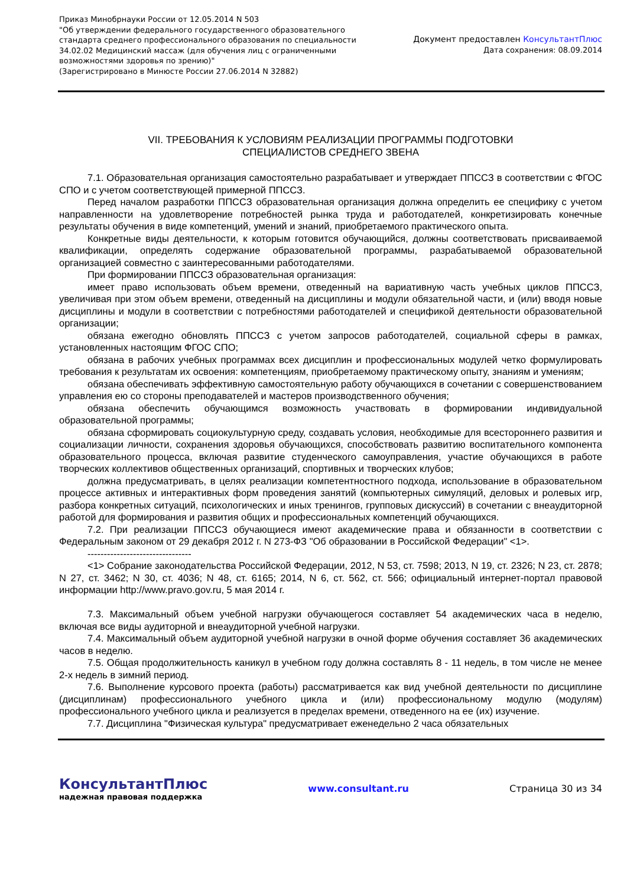Приказ Минобрнауки России от 12.05.2014 N 503
"Об утверждении федерального государственного образовательного
стандарта среднего профессионального образования по специальности
34.02.02 Медицинский массаж (для обучения лиц с ограниченными
возможностями здоровья по зрению)"
(Зарегистрировано в Минюсте России 27.06.2014 N 32882)
Документ предоставлен КонсультантПлюс
Дата сохранения: 08.09.2014
VII. ТРЕБОВАНИЯ К УСЛОВИЯМ РЕАЛИЗАЦИИ ПРОГРАММЫ ПОДГОТОВКИ
СПЕЦИАЛИСТОВ СРЕДНЕГО ЗВЕНА
7.1. Образовательная организация самостоятельно разрабатывает и утверждает ППССЗ в соответствии с ФГОС СПО и с учетом соответствующей примерной ППССЗ.
Перед началом разработки ППССЗ образовательная организация должна определить ее специфику с учетом направленности на удовлетворение потребностей рынка труда и работодателей, конкретизировать конечные результаты обучения в виде компетенций, умений и знаний, приобретаемого практического опыта.
Конкретные виды деятельности, к которым готовится обучающийся, должны соответствовать присваиваемой квалификации, определять содержание образовательной программы, разрабатываемой образовательной организацией совместно с заинтересованными работодателями.
При формировании ППССЗ образовательная организация:
имеет право использовать объем времени, отведенный на вариативную часть учебных циклов ППССЗ, увеличивая при этом объем времени, отведенный на дисциплины и модули обязательной части, и (или) вводя новые дисциплины и модули в соответствии с потребностями работодателей и спецификой деятельности образовательной организации;
обязана ежегодно обновлять ППССЗ с учетом запросов работодателей, социальной сферы в рамках, установленных настоящим ФГОС СПО;
обязана в рабочих учебных программах всех дисциплин и профессиональных модулей четко формулировать требования к результатам их освоения: компетенциям, приобретаемому практическому опыту, знаниям и умениям;
обязана обеспечивать эффективную самостоятельную работу обучающихся в сочетании с совершенствованием управления ею со стороны преподавателей и мастеров производственного обучения;
обязана обеспечить обучающимся возможность участвовать в формировании индивидуальной образовательной программы;
обязана сформировать социокультурную среду, создавать условия, необходимые для всестороннего развития и социализации личности, сохранения здоровья обучающихся, способствовать развитию воспитательного компонента образовательного процесса, включая развитие студенческого самоуправления, участие обучающихся в работе творческих коллективов общественных организаций, спортивных и творческих клубов;
должна предусматривать, в целях реализации компетентностного подхода, использование в образовательном процессе активных и интерактивных форм проведения занятий (компьютерных симуляций, деловых и ролевых игр, разбора конкретных ситуаций, психологических и иных тренингов, групповых дискуссий) в сочетании с внеаудиторной работой для формирования и развития общих и профессиональных компетенций обучающихся.
7.2. При реализации ППССЗ обучающиеся имеют академические права и обязанности в соответствии с Федеральным законом от 29 декабря 2012 г. N 273-ФЗ "Об образовании в Российской Федерации" <1>.
--------------------------------
<1> Собрание законодательства Российской Федерации, 2012, N 53, ст. 7598; 2013, N 19, ст. 2326; N 23, ст. 2878; N 27, ст. 3462; N 30, ст. 4036; N 48, ст. 6165; 2014, N 6, ст. 562, ст. 566; официальный интернет-портал правовой информации http://www.pravo.gov.ru, 5 мая 2014 г.
7.3. Максимальный объем учебной нагрузки обучающегося составляет 54 академических часа в неделю, включая все виды аудиторной и внеаудиторной учебной нагрузки.
7.4. Максимальный объем аудиторной учебной нагрузки в очной форме обучения составляет 36 академических часов в неделю.
7.5. Общая продолжительность каникул в учебном году должна составлять 8 - 11 недель, в том числе не менее 2-х недель в зимний период.
7.6. Выполнение курсового проекта (работы) рассматривается как вид учебной деятельности по дисциплине (дисциплинам) профессионального учебного цикла и (или) профессиональному модулю (модулям) профессионального учебного цикла и реализуется в пределах времени, отведенного на ее (их) изучение.
7.7. Дисциплина "Физическая культура" предусматривает еженедельно 2 часа обязательных
КонсультантПлюс
надежная правовая поддержка
www.consultant.ru Страница 30 из 34